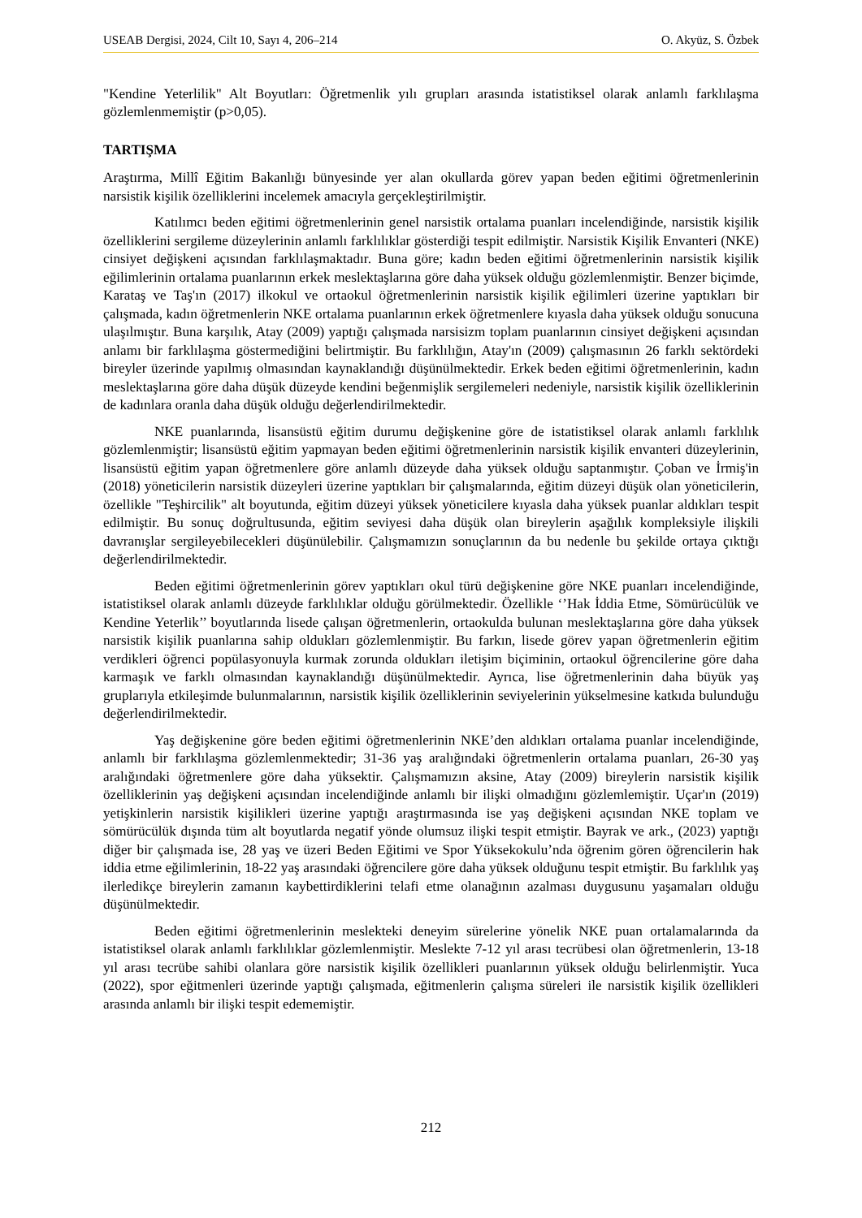USEAB Dergisi, 2024, Cilt 10, Sayı 4, 206–214 O. Akyüz, S. Özbek
"Kendine Yeterlilik" Alt Boyutları: Öğretmenlik yılı grupları arasında istatistiksel olarak anlamlı farklılaşma gözlemlenmemiştir (p>0,05).
TARTIŞMA
Araştırma, Millî Eğitim Bakanlığı bünyesinde yer alan okullarda görev yapan beden eğitimi öğretmenlerinin narsistik kişilik özelliklerini incelemek amacıyla gerçekleştirilmiştir.
Katılımcı beden eğitimi öğretmenlerinin genel narsistik ortalama puanları incelendiğinde, narsistik kişilik özelliklerini sergileme düzeylerinin anlamlı farklılıklar gösterdiği tespit edilmiştir. Narsistik Kişilik Envanteri (NKE) cinsiyet değişkeni açısından farklılaşmaktadır. Buna göre; kadın beden eğitimi öğretmenlerinin narsistik kişilik eğilimlerinin ortalama puanlarının erkek meslektaşlarına göre daha yüksek olduğu gözlemlenmiştir. Benzer biçimde, Karataş ve Taş'ın (2017) ilkokul ve ortaokul öğretmenlerinin narsistik kişilik eğilimleri üzerine yaptıkları bir çalışmada, kadın öğretmenlerin NKE ortalama puanlarının erkek öğretmenlere kıyasla daha yüksek olduğu sonucuna ulaşılmıştır. Buna karşılık, Atay (2009) yaptığı çalışmada narsisizm toplam puanlarının cinsiyet değişkeni açısından anlamı bir farklılaşma göstermediğini belirtmiştir. Bu farklılığın, Atay'ın (2009) çalışmasının 26 farklı sektördeki bireyler üzerinde yapılmış olmasından kaynaklandığı düşünülmektedir. Erkek beden eğitimi öğretmenlerinin, kadın meslektaşlarına göre daha düşük düzeyde kendini beğenmişlik sergilemeleri nedeniyle, narsistik kişilik özelliklerinin de kadınlara oranla daha düşük olduğu değerlendirilmektedir.
NKE puanlarında, lisansüstü eğitim durumu değişkenine göre de istatistiksel olarak anlamlı farklılık gözlemlenmiştir; lisansüstü eğitim yapmayan beden eğitimi öğretmenlerinin narsistik kişilik envanteri düzeylerinin, lisansüstü eğitim yapan öğretmenlere göre anlamlı düzeyde daha yüksek olduğu saptanmıştır. Çoban ve İrmiş'in (2018) yöneticilerin narsistik düzeyleri üzerine yaptıkları bir çalışmalarında, eğitim düzeyi düşük olan yöneticilerin, özellikle "Teşhircilik" alt boyutunda, eğitim düzeyi yüksek yöneticilere kıyasla daha yüksek puanlar aldıkları tespit edilmiştir. Bu sonuç doğrultusunda, eğitim seviyesi daha düşük olan bireylerin aşağılık kompleksiyle ilişkili davranışlar sergileyebilecekleri düşünülebilir. Çalışmamızın sonuçlarının da bu nedenle bu şekilde ortaya çıktığı değerlendirilmektedir.
Beden eğitimi öğretmenlerinin görev yaptıkları okul türü değişkenine göre NKE puanları incelendiğinde, istatistiksel olarak anlamlı düzeyde farklılıklar olduğu görülmektedir. Özellikle ‘’Hak İddia Etme, Sömürücülük ve Kendine Yeterlik’’ boyutlarında lisede çalışan öğretmenlerin, ortaokulda bulunan meslektaşlarına göre daha yüksek narsistik kişilik puanlarına sahip oldukları gözlemlenmiştir. Bu farkın, lisede görev yapan öğretmenlerin eğitim verdikleri öğrenci popülasyonuyla kurmak zorunda oldukları iletişim biçiminin, ortaokul öğrencilerine göre daha karmaşık ve farklı olmasından kaynaklandığı düşünülmektedir. Ayrıca, lise öğretmenlerinin daha büyük yaş gruplarıyla etkileşimde bulunmalarının, narsistik kişilik özelliklerinin seviyelerinin yükselmesine katkıda bulunduğu değerlendirilmektedir.
Yaş değişkenine göre beden eğitimi öğretmenlerinin NKE’den aldıkları ortalama puanlar incelendiğinde, anlamlı bir farklılaşma gözlemlenmektedir; 31-36 yaş aralığındaki öğretmenlerin ortalama puanları, 26-30 yaş aralığındaki öğretmenlere göre daha yüksektir. Çalışmamızın aksine, Atay (2009) bireylerin narsistik kişilik özelliklerinin yaş değişkeni açısından incelendiğinde anlamlı bir ilişki olmadığını gözlemlemiştir. Uçar'ın (2019) yetişkinlerin narsistik kişilikleri üzerine yaptığı araştırmasında ise yaş değişkeni açısından NKE toplam ve sömürücülük dışında tüm alt boyutlarda negatif yönde olumsuz ilişki tespit etmiştir. Bayrak ve ark., (2023) yaptığı diğer bir çalışmada ise, 28 yaş ve üzeri Beden Eğitimi ve Spor Yüksekokulu’nda öğrenim gören öğrencilerin hak iddia etme eğilimlerinin, 18-22 yaş arasındaki öğrencilere göre daha yüksek olduğunu tespit etmiştir. Bu farklılık yaş ilerledikçe bireylerin zamanın kaybettirdiklerini telafi etme olanağının azalması duygusunu yaşamaları olduğu düşünülmektedir.
Beden eğitimi öğretmenlerinin meslekteki deneyim sürelerine yönelik NKE puan ortalamalarında da istatistiksel olarak anlamlı farklılıklar gözlemlenmiştir. Meslekte 7-12 yıl arası tecrübesi olan öğretmenlerin, 13-18 yıl arası tecrübe sahibi olanlara göre narsistik kişilik özellikleri puanlarının yüksek olduğu belirlenmiştir. Yuca (2022), spor eğitmenleri üzerinde yaptığı çalışmada, eğitmenlerin çalışma süreleri ile narsistik kişilik özellikleri arasında anlamlı bir ilişki tespit edememiştir.
212